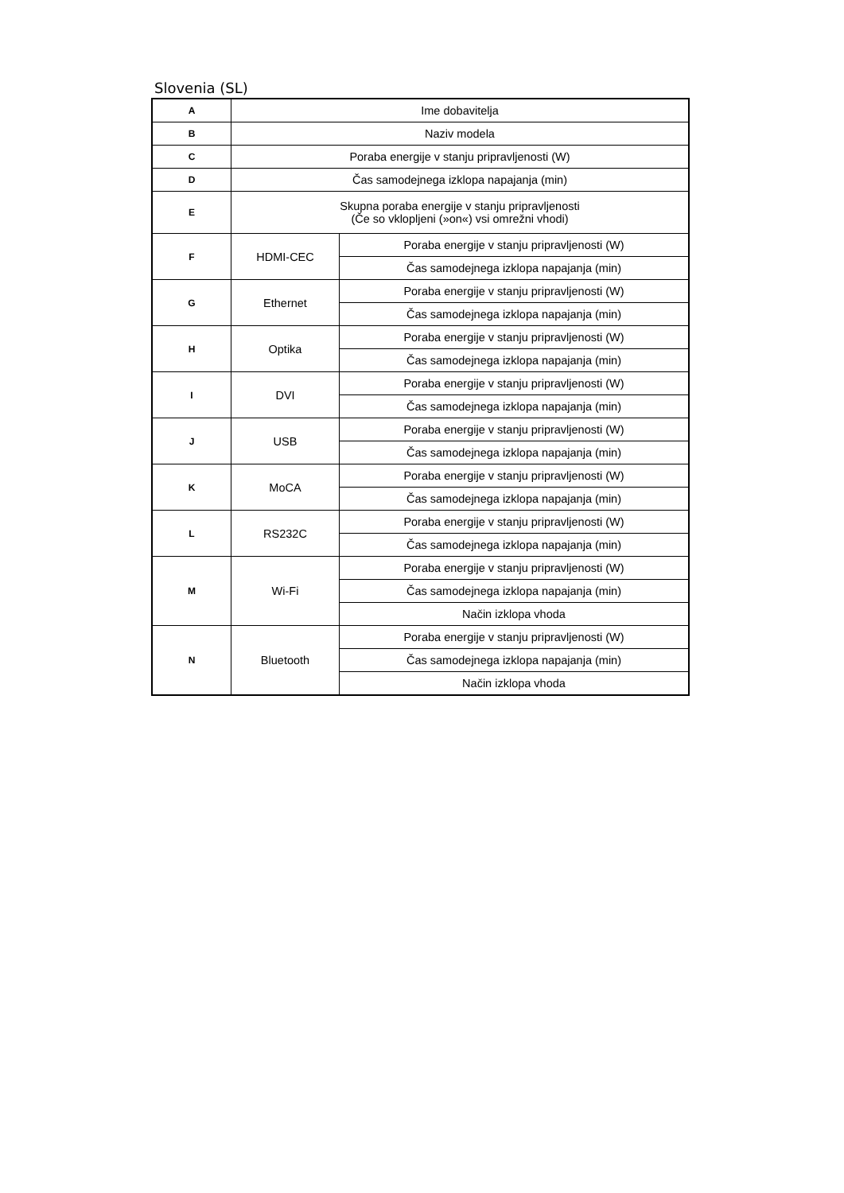Slovenia (SL)
| A | Ime dobavitelja | |
| B | Naziv modela | |
| C | Poraba energije v stanju pripravljenosti (W) | |
| D | Čas samodejnega izklopa napajanja (min) | |
| E | Skupna poraba energije v stanju pripravljenosti (Če so vklopljeni (»on«) vsi omrežni vhodi) | |
| F | HDMI-CEC | Poraba energije v stanju pripravljenosti (W) |
| | | Čas samodejnega izklopa napajanja (min) |
| G | Ethernet | Poraba energije v stanju pripravljenosti (W) |
| | | Čas samodejnega izklopa napajanja (min) |
| H | Optika | Poraba energije v stanju pripravljenosti (W) |
| | | Čas samodejnega izklopa napajanja (min) |
| I | DVI | Poraba energije v stanju pripravljenosti (W) |
| | | Čas samodejnega izklopa napajanja (min) |
| J | USB | Poraba energije v stanju pripravljenosti (W) |
| | | Čas samodejnega izklopa napajanja (min) |
| K | MoCA | Poraba energije v stanju pripravljenosti (W) |
| | | Čas samodejnega izklopa napajanja (min) |
| L | RS232C | Poraba energije v stanju pripravljenosti (W) |
| | | Čas samodejnega izklopa napajanja (min) |
| M | Wi-Fi | Poraba energije v stanju pripravljenosti (W) |
| | | Čas samodejnega izklopa napajanja (min) |
| | | Način izklopa vhoda |
| N | Bluetooth | Poraba energije v stanju pripravljenosti (W) |
| | | Čas samodejnega izklopa napajanja (min) |
| | | Način izklopa vhoda |